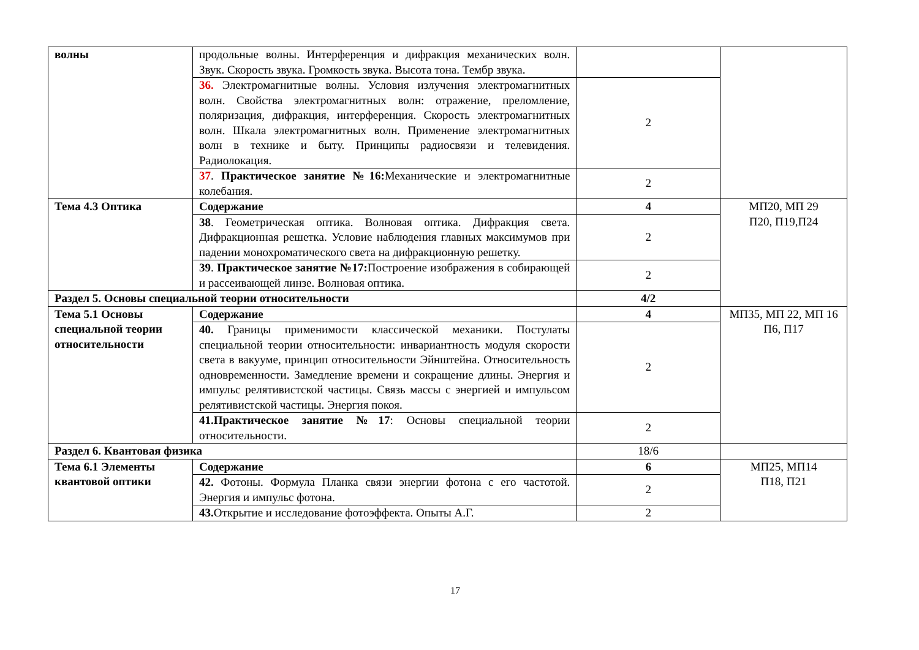| волны | продольные волны. Интерференция и дифракция механических волн. Звук. Скорость звука. Громкость звука. Высота тона. Тембр звука. | | |
| | 36. Электромагнитные волны. Условия излучения электромагнитных волн. Свойства электромагнитных волн: отражение, преломление, поляризация, дифракция, интерференция. Скорость электромагнитных волн. Шкала электромагнитных волн. Применение электромагнитных волн в технике и быту. Принципы радиосвязи и телевидения. Радиолокация. | 2 | |
| | 37 . Практическое занятие №16: Механические и электромагнитные колебания. | 2 | |
| Тема 4.3 Оптика | Содержание | 4 | МП20, МП 29 П20, П19,П24 |
| | 38 . Геометрическая оптика. Волновая оптика. Дифракция света. Дифракционная решетка. Условие наблюдения главных максимумов при падении монохроматического света на дифракционную решетку. | 2 | |
| | 39 . Практическое занятие №17: Построение изображения в собирающей и рассеивающей линзе. Волновая оптика. | 2 | |
| Раздел 5. Основы специальной теории относительности | | 4/2 | |
| Тема 5.1 Основы специальной теории относительности | Содержание | 4 | МП35, МП 22, МП 16 П6, П17 |
| | 40. Границы применимости классической механики. Постулаты специальной теории относительности: инвариантность модуля скорости света в вакууме, принцип относительности Эйнштейна. Относительность одновременности. Замедление времени и сокращение длины. Энергия и импульс релятивистской частицы. Связь массы с энергией и импульсом релятивистской частицы. Энергия покоя. | 2 | |
| | 41.Практическое занятие №17 : Основы специальной теории относительности. | 2 | |
| Раздел 6. Квантовая физика | | 18/6 | |
| Тема 6.1 Элементы квантовой оптики | Содержание | 6 | МП25, МП14 П18, П21 |
| | 42. Фотоны. Формула Планка связи энергии фотона с его частотой. Энергия и импульс фотона. | 2 | |
| | 43. Открытие и исследование фотоэффекта. Опыты А.Г. | 2 | |
17